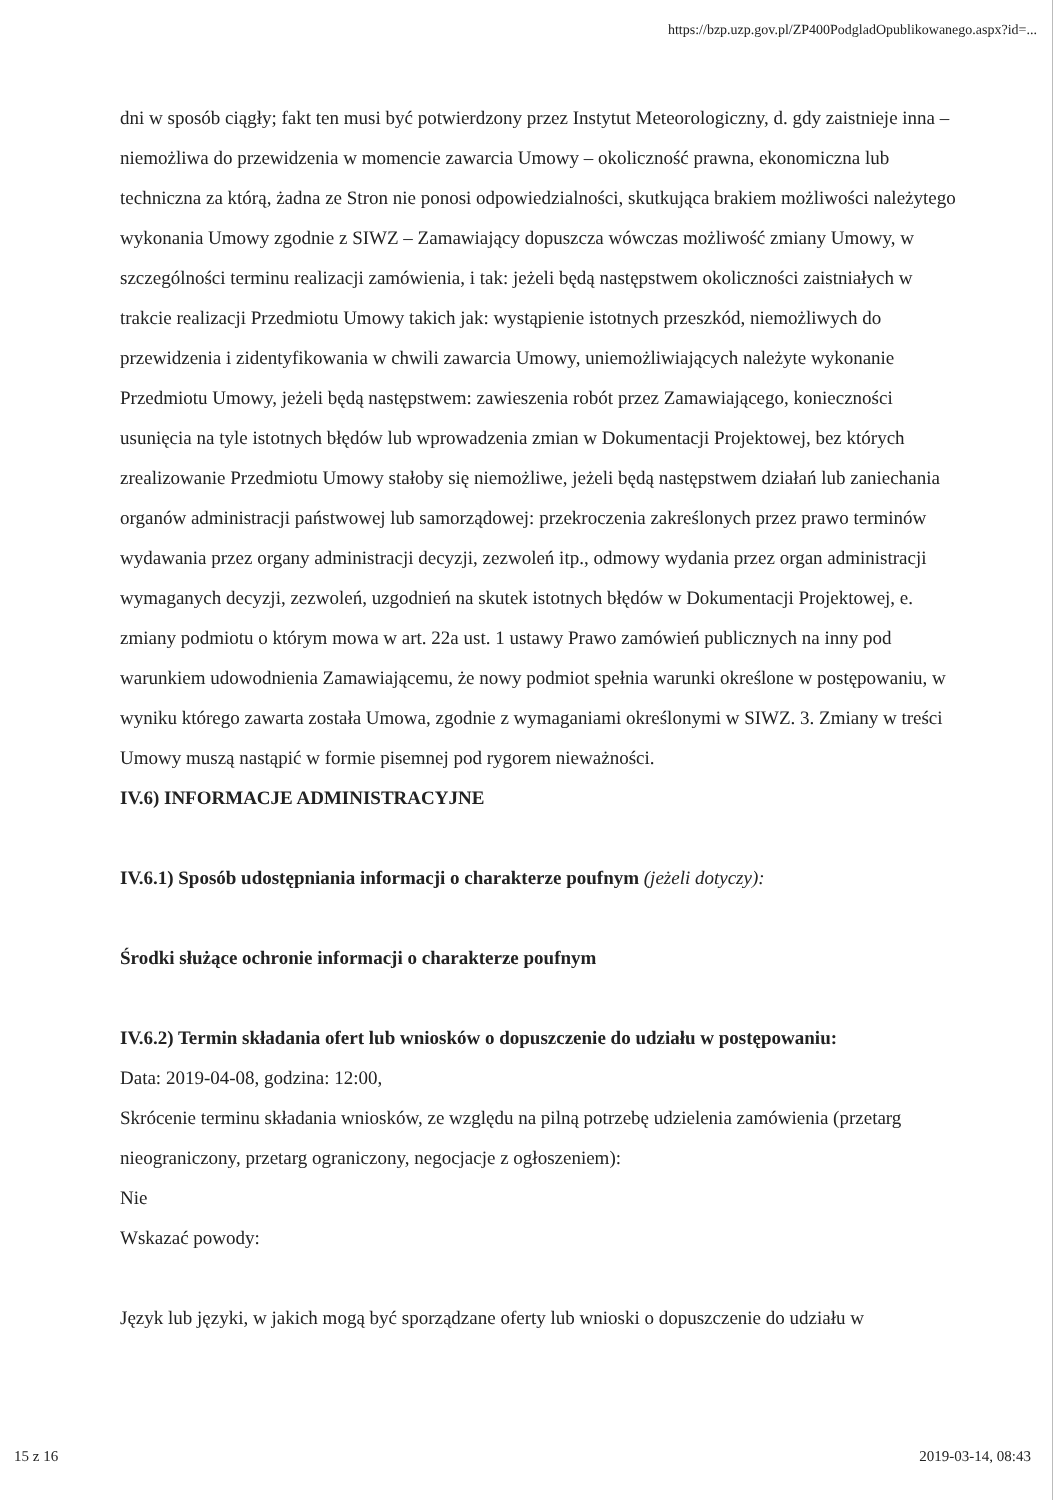https://bzp.uzp.gov.pl/ZP400PodgladOpublikowanego.aspx?id=...
dni w sposób ciągły; fakt ten musi być potwierdzony przez Instytut Meteorologiczny, d. gdy zaistnieje inna – niemożliwa do przewidzenia w momencie zawarcia Umowy – okoliczność prawna, ekonomiczna lub techniczna za którą, żadna ze Stron nie ponosi odpowiedzialności, skutkująca brakiem możliwości należytego wykonania Umowy zgodnie z SIWZ – Zamawiający dopuszcza wówczas możliwość zmiany Umowy, w szczególności terminu realizacji zamówienia, i tak: jeżeli będą następstwem okoliczności zaistniałych w trakcie realizacji Przedmiotu Umowy takich jak: wystąpienie istotnych przeszkód, niemożliwych do przewidzenia i zidentyfikowania w chwili zawarcia Umowy, uniemożliwiających należyte wykonanie Przedmiotu Umowy, jeżeli będą następstwem: zawieszenia robót przez Zamawiającego, konieczności usunięcia na tyle istotnych błędów lub wprowadzenia zmian w Dokumentacji Projektowej, bez których zrealizowanie Przedmiotu Umowy stałoby się niemożliwe, jeżeli będą następstwem działań lub zaniechania organów administracji państwowej lub samorządowej: przekroczenia zakreślonych przez prawo terminów wydawania przez organy administracji decyzji, zezwoleń itp., odmowy wydania przez organ administracji wymaganych decyzji, zezwoleń, uzgodnień na skutek istotnych błędów w Dokumentacji Projektowej, e. zmiany podmiotu o którym mowa w art. 22a ust. 1 ustawy Prawo zamówień publicznych na inny pod warunkiem udowodnienia Zamawiającemu, że nowy podmiot spełnia warunki określone w postępowaniu, w wyniku którego zawarta została Umowa, zgodnie z wymaganiami określonymi w SIWZ. 3. Zmiany w treści Umowy muszą nastąpić w formie pisemnej pod rygorem nieważności.
IV.6) INFORMACJE ADMINISTRACYJNE
IV.6.1) Sposób udostępniania informacji o charakterze poufnym (jeżeli dotyczy):
Środki służące ochronie informacji o charakterze poufnym
IV.6.2) Termin składania ofert lub wniosków o dopuszczenie do udziału w postępowaniu:
Data: 2019-04-08, godzina: 12:00,
Skrócenie terminu składania wniosków, ze względu na pilną potrzebę udzielenia zamówienia (przetarg nieograniczony, przetarg ograniczony, negocjacje z ogłoszeniem):
Nie
Wskazać powody:
Język lub języki, w jakich mogą być sporządzane oferty lub wnioski o dopuszczenie do udziału w
15 z 16 2019-03-14, 08:43